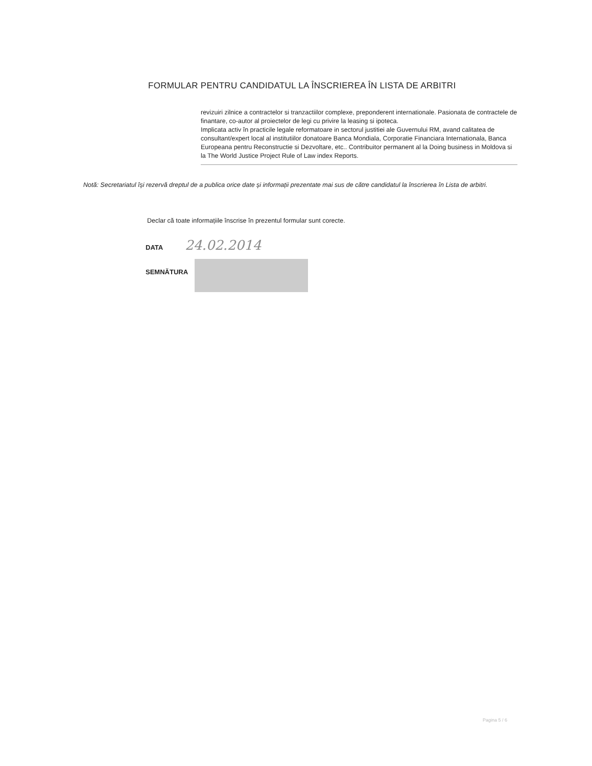FORMULAR PENTRU CANDIDATUL LA ÎNSCRIEREA ÎN LISTA DE ARBITRI
revizuiri zilnice a contractelor si tranzactiilor complexe, preponderent internationale. Pasionata de contractele de finantare, co-autor al proiectelor de legi cu privire la leasing si ipoteca.
Implicata activ în practicile legale reformatoare in sectorul justitiei ale Guvernului RM, avand calitatea de consultant/expert local al institutiilor donatoare Banca Mondiala, Corporatie Financiara Internationala, Banca Europeana pentru Reconstructie si Dezvoltare, etc.. Contribuitor permanent al la Doing business in Moldova si la The World Justice Project Rule of Law index Reports.
Notă: Secretariatul își rezervă dreptul de a publica orice date și informații prezentate mai sus de către candidatul la înscrierea în Lista de arbitri.
Declar că toate informațiile înscrise în prezentul formular sunt corecte.
DATA 24.02.2014
SEMNĂTURA
Pagina 5 / 6